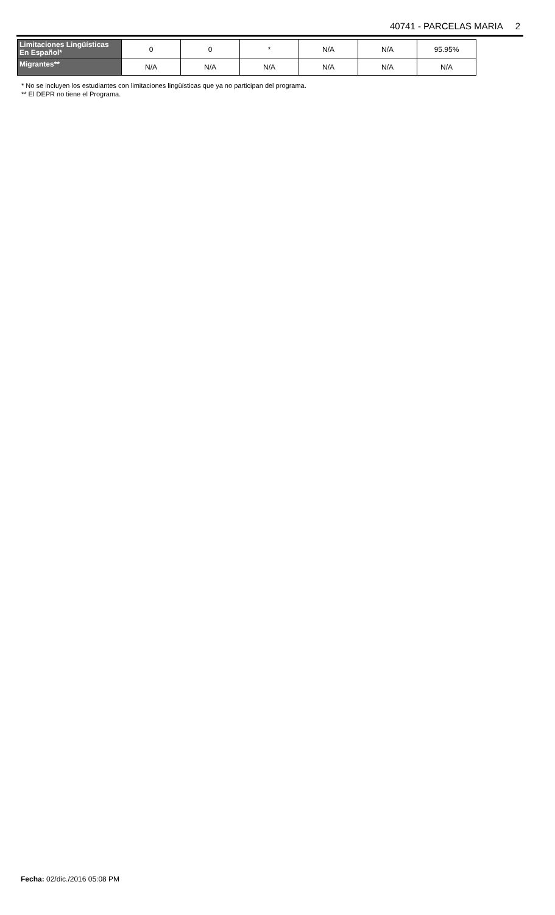40741 - PARCELAS MARIA 2
| Limitaciones Lingüísticas En Español* | 0 | 0 | * | N/A | N/A | 95.95% |
| Migrantes** | N/A | N/A | N/A | N/A | N/A | N/A |
* No se incluyen los estudiantes con limitaciones lingüísticas que ya no participan del programa.
** El DEPR no tiene el Programa.
Fecha: 02/dic./2016 05:08 PM